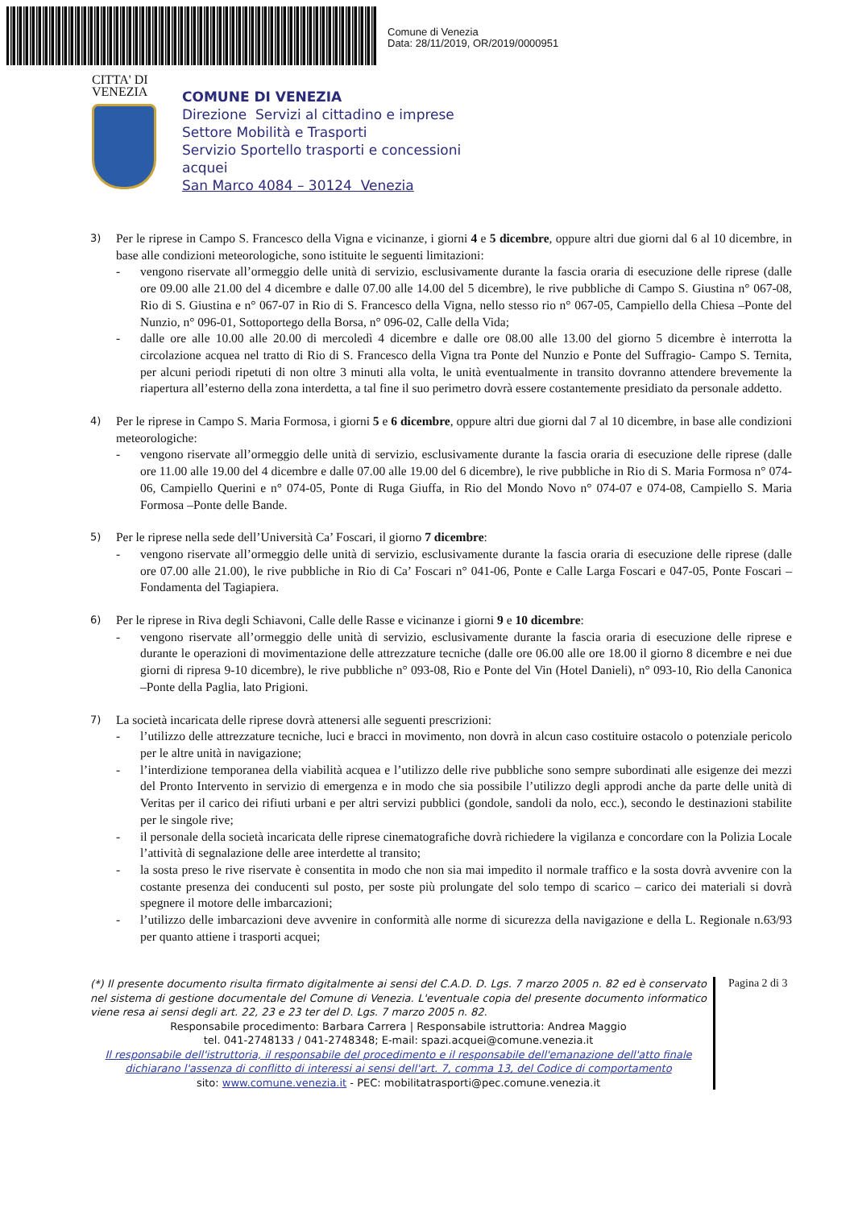Comune di Venezia
Data: 28/11/2019, OR/2019/0000951
CITTA' DI
VENEZIA
COMUNE DI VENEZIA
Direzione Servizi al cittadino e imprese
Settore Mobilità e Trasporti
Servizio Sportello trasporti e concessioni
acquei
San Marco 4084 – 30124 Venezia
3)
Per le riprese in Campo S. Francesco della Vigna e vicinanze, i giorni 4 e 5 dicembre, oppure altri due giorni dal 6 al 10 dicembre, in base alle condizioni meteorologiche, sono istituite le seguenti limitazioni:
- vengono riservate all’ormeggio delle unità di servizio, esclusivamente durante la fascia oraria di esecuzione delle riprese (dalle ore 09.00 alle 21.00 del 4 dicembre e dalle 07.00 alle 14.00 del 5 dicembre), le rive pubbliche di Campo S. Giustina n° 067-08, Rio di S. Giustina e n° 067-07 in Rio di S. Francesco della Vigna, nello stesso rio n° 067-05, Campiello della Chiesa –Ponte del Nunzio, n° 096-01, Sottoportego della Borsa, n° 096-02, Calle della Vida;
- dalle ore alle 10.00 alle 20.00 di mercoledì 4 dicembre e dalle ore 08.00 alle 13.00 del giorno 5 dicembre è interrotta la circolazione acquea nel tratto di Rio di S. Francesco della Vigna tra Ponte del Nunzio e Ponte del Suffragio- Campo S. Ternita, per alcuni periodi ripetuti di non oltre 3 minuti alla volta, le unità eventualmente in transito dovranno attendere brevemente la riapertura all’esterno della zona interdetta, a tal fine il suo perimetro dovrà essere costantemente presidiato da personale addetto.
4)
Per le riprese in Campo S. Maria Formosa, i giorni 5 e 6 dicembre, oppure altri due giorni dal 7 al 10 dicembre, in base alle condizioni meteorologiche:
- vengono riservate all’ormeggio delle unità di servizio, esclusivamente durante la fascia oraria di esecuzione delle riprese (dalle ore 11.00 alle 19.00 del 4 dicembre e dalle 07.00 alle 19.00 del 6 dicembre), le rive pubbliche in Rio di S. Maria Formosa n° 074-06, Campiello Querini e n° 074-05, Ponte di Ruga Giuffa, in Rio del Mondo Novo n° 074-07 e 074-08, Campiello S. Maria Formosa –Ponte delle Bande.
5)
Per le riprese nella sede dell’Università Ca’ Foscari, il giorno 7 dicembre:
- vengono riservate all’ormeggio delle unità di servizio, esclusivamente durante la fascia oraria di esecuzione delle riprese (dalle ore 07.00 alle 21.00), le rive pubbliche in Rio di Ca’ Foscari n° 041-06, Ponte e Calle Larga Foscari e 047-05, Ponte Foscari –Fondamenta del Tagiapiera.
6)
Per le riprese in Riva degli Schiavoni, Calle delle Rasse e vicinanze i giorni 9 e 10 dicembre:
- vengono riservate all’ormeggio delle unità di servizio, esclusivamente durante la fascia oraria di esecuzione delle riprese e durante le operazioni di movimentazione delle attrezzature tecniche (dalle ore 06.00 alle ore 18.00 il giorno 8 dicembre e nei due giorni di ripresa 9-10 dicembre), le rive pubbliche n° 093-08, Rio e Ponte del Vin (Hotel Danieli), n° 093-10, Rio della Canonica –Ponte della Paglia, lato Prigioni.
7)
La società incaricata delle riprese dovrà attenersi alle seguenti prescrizioni:
- l’utilizzo delle attrezzature tecniche, luci e bracci in movimento, non dovrà in alcun caso costituire ostacolo o potenziale pericolo per le altre unità in navigazione;
- l’interdizione temporanea della viabilità acquea e l’utilizzo delle rive pubbliche sono sempre subordinati alle esigenze dei mezzi del Pronto Intervento in servizio di emergenza e in modo che sia possibile l’utilizzo degli approdi anche da parte delle unità di Veritas per il carico dei rifiuti urbani e per altri servizi pubblici (gondole, sandoli da nolo, ecc.), secondo le destinazioni stabilite per le singole rive;
- il personale della società incaricata delle riprese cinematografiche dovrà richiedere la vigilanza e concordare con la Polizia Locale l’attività di segnalazione delle aree interdette al transito;
- la sosta preso le rive riservate è consentita in modo che non sia mai impedito il normale traffico e la sosta dovrà avvenire con la costante presenza dei conducenti sul posto, per soste più prolungate del solo tempo di scarico – carico dei materiali si dovrà spegnere il motore delle imbarcazioni;
- l’utilizzo delle imbarcazioni deve avvenire in conformità alle norme di sicurezza della navigazione e della L. Regionale n.63/93 per quanto attiene i trasporti acquei;
(*) Il presente documento risulta firmato digitalmente ai sensi del C.A.D. D. Lgs. 7 marzo 2005 n. 82 ed è conservato nel sistema di gestione documentale del Comune di Venezia. L'eventuale copia del presente documento informatico viene resa ai sensi degli art. 22, 23 e 23 ter del D. Lgs. 7 marzo 2005 n. 82.
Responsabile procedimento: Barbara Carrera | Responsabile istruttoria: Andrea Maggio
tel. 041-2748133 / 041-2748348; E-mail: spazi.acquei@comune.venezia.it
Il responsabile dell'istruttoria, il responsabile del procedimento e il responsabile dell'emanazione dell'atto finale dichiarano l'assenza di conflitto di interessi ai sensi dell'art. 7, comma 13, del Codice di comportamento
sito: www.comune.venezia.it - PEC: mobilitatrasporti@pec.comune.venezia.it
Pagina 2 di 3